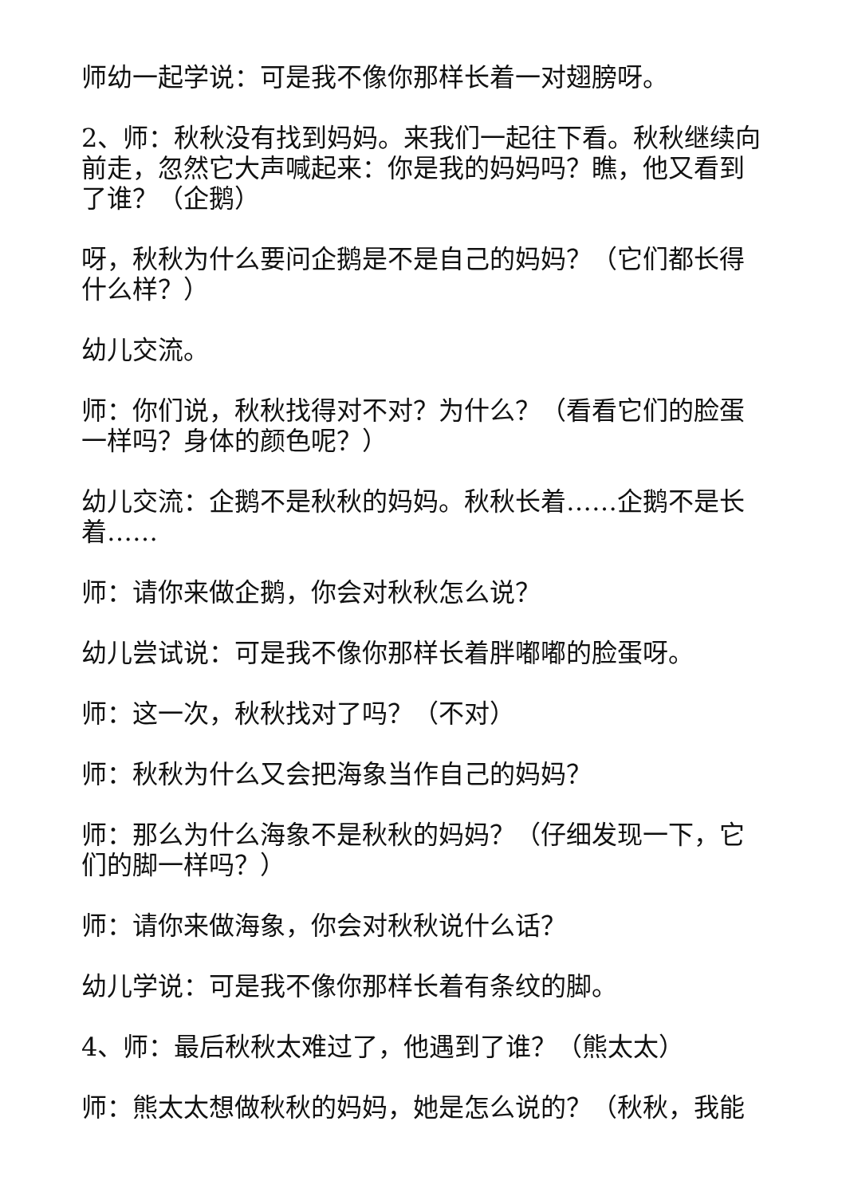师幼一起学说：可是我不像你那样长着一对翅膀呀。
2、师：秋秋没有找到妈妈。来我们一起往下看。秋秋继续向前走，忽然它大声喊起来：你是我的妈妈吗？瞧，他又看到了谁？（企鹅）
呀，秋秋为什么要问企鹅是不是自己的妈妈？（它们都长得什么样？）
幼儿交流。
师：你们说，秋秋找得对不对？为什么？（看看它们的脸蛋一样吗？身体的颜色呢？）
幼儿交流：企鹅不是秋秋的妈妈。秋秋长着……企鹅不是长着……
师：请你来做企鹅，你会对秋秋怎么说？
幼儿尝试说：可是我不像你那样长着胖嘟嘟的脸蛋呀。
师：这一次，秋秋找对了吗？（不对）
师：秋秋为什么又会把海象当作自己的妈妈？
师：那么为什么海象不是秋秋的妈妈？（仔细发现一下，它们的脚一样吗？）
师：请你来做海象，你会对秋秋说什么话？
幼儿学说：可是我不像你那样长着有条纹的脚。
4、师：最后秋秋太难过了，他遇到了谁？（熊太太）
师：熊太太想做秋秋的妈妈，她是怎么说的？（秋秋，我能